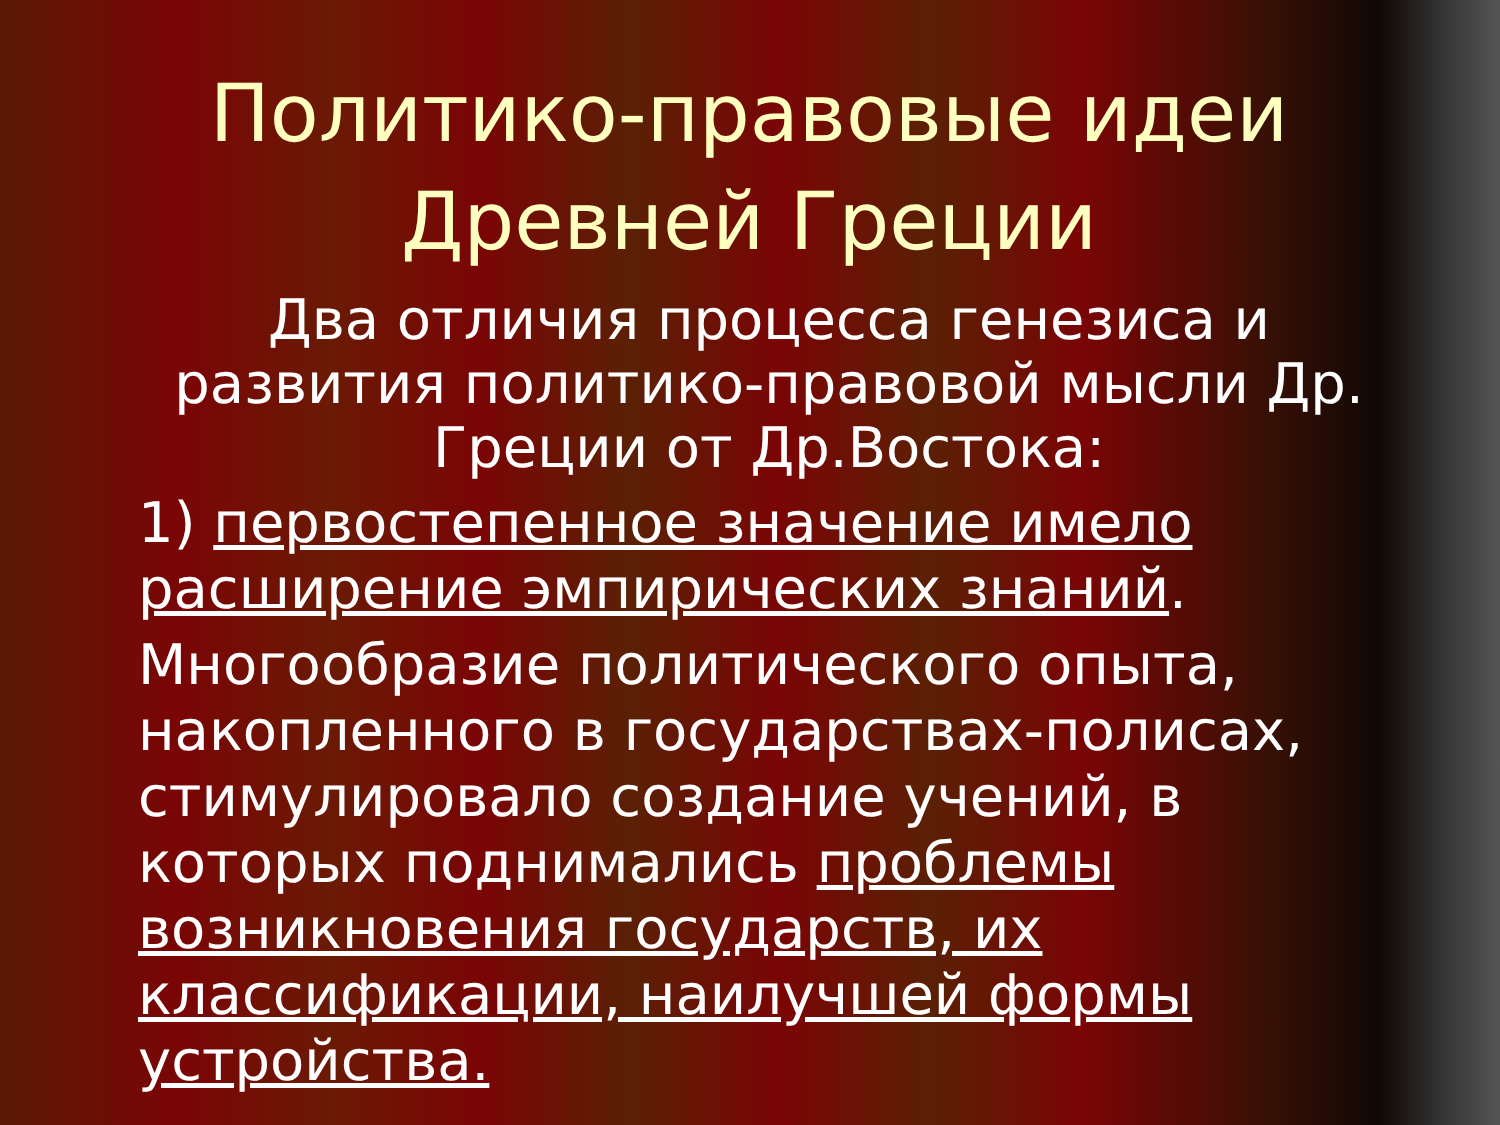Политико-правовые идеи Древней Греции
Два отличия процесса генезиса и развития политико-правовой мысли Др. Греции от Др.Востока:
1) первостепенное значение имело расширение эмпирических знаний.
Многообразие политического опыта, накопленного в государствах-полисах, стимулировало создание учений, в которых поднимались проблемы возникновения государств, их классификации, наилучшей формы устройства.